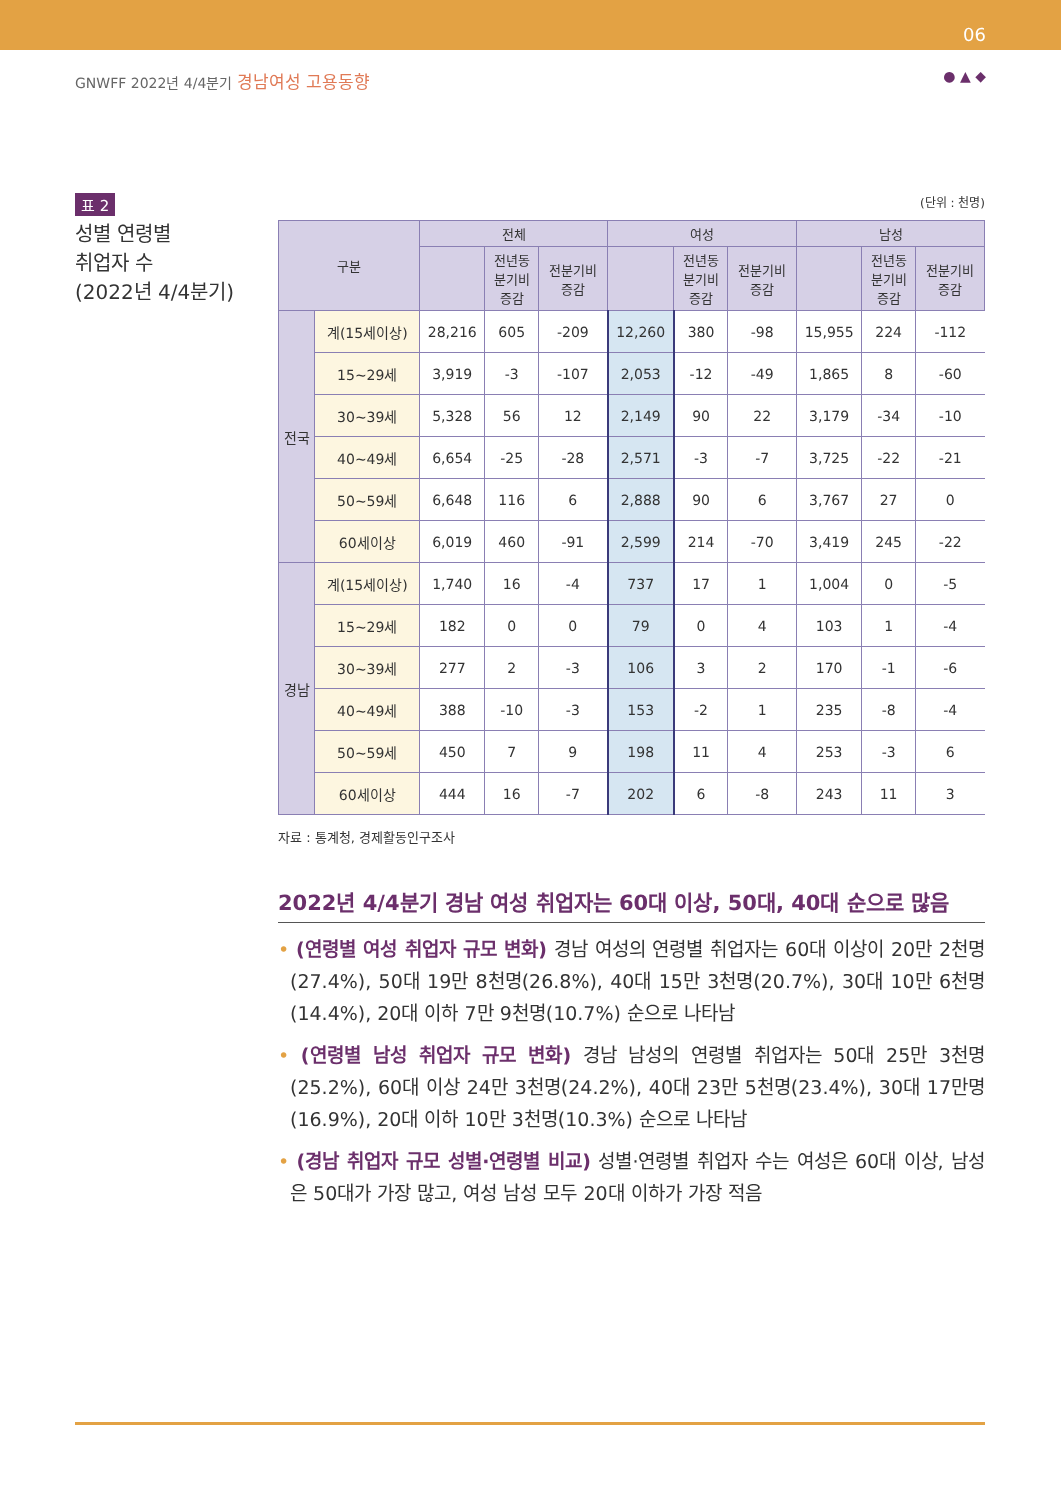06
GNWFF 2022년 4/4분기 경남여성 고용동향
● ▲ ◆
표 2
성별 연령별
취업자 수
(2022년 4/4분기)
(단위 : 천명)
| 구분 | | 전체 | | | 여성 | | | 남성 | | |
| --- | --- | --- | --- | --- | --- | --- | --- | --- | --- | --- |
| | | | 전년동 분기비 증감 | 전분기비 증감 | | 전년동 분기비 증감 | 전분기비 증감 | | 전년동 분기비 증감 | 전분기비 증감 |
| 전국 | 계(15세이상) | 28,216 | 605 | -209 | 12,260 | 380 | -98 | 15,955 | 224 | -112 |
| | 15~29세 | 3,919 | -3 | -107 | 2,053 | -12 | -49 | 1,865 | 8 | -60 |
| | 30~39세 | 5,328 | 56 | 12 | 2,149 | 90 | 22 | 3,179 | -34 | -10 |
| | 40~49세 | 6,654 | -25 | -28 | 2,571 | -3 | -7 | 3,725 | -22 | -21 |
| | 50~59세 | 6,648 | 116 | 6 | 2,888 | 90 | 6 | 3,767 | 27 | 0 |
| | 60세이상 | 6,019 | 460 | -91 | 2,599 | 214 | -70 | 3,419 | 245 | -22 |
| 경남 | 계(15세이상) | 1,740 | 16 | -4 | 737 | 17 | 1 | 1,004 | 0 | -5 |
| | 15~29세 | 182 | 0 | 0 | 79 | 0 | 4 | 103 | 1 | -4 |
| | 30~39세 | 277 | 2 | -3 | 106 | 3 | 2 | 170 | -1 | -6 |
| | 40~49세 | 388 | -10 | -3 | 153 | -2 | 1 | 235 | -8 | -4 |
| | 50~59세 | 450 | 7 | 9 | 198 | 11 | 4 | 253 | -3 | 6 |
| | 60세이상 | 444 | 16 | -7 | 202 | 6 | -8 | 243 | 11 | 3 |
자료 : 통계청, 경제활동인구조사
2022년 4/4분기 경남 여성 취업자는 60대 이상, 50대, 40대 순으로 많음
• (연령별 여성 취업자 규모 변화) 경남 여성의 연령별 취업자는 60대 이상이 20만 2천명(27.4%), 50대 19만 8천명(26.8%), 40대 15만 3천명(20.7%), 30대 10만 6천명(14.4%), 20대 이하 7만 9천명(10.7%) 순으로 나타남
• (연령별 남성 취업자 규모 변화) 경남 남성의 연령별 취업자는 50대 25만 3천명 (25.2%), 60대 이상 24만 3천명(24.2%), 40대 23만 5천명(23.4%), 30대 17만명(16.9%), 20대 이하 10만 3천명(10.3%) 순으로 나타남
• (경남 취업자 규모 성별·연령별 비교) 성별·연령별 취업자 수는 여성은 60대 이상, 남성은 50대가 가장 많고, 여성 남성 모두 20대 이하가 가장 적음